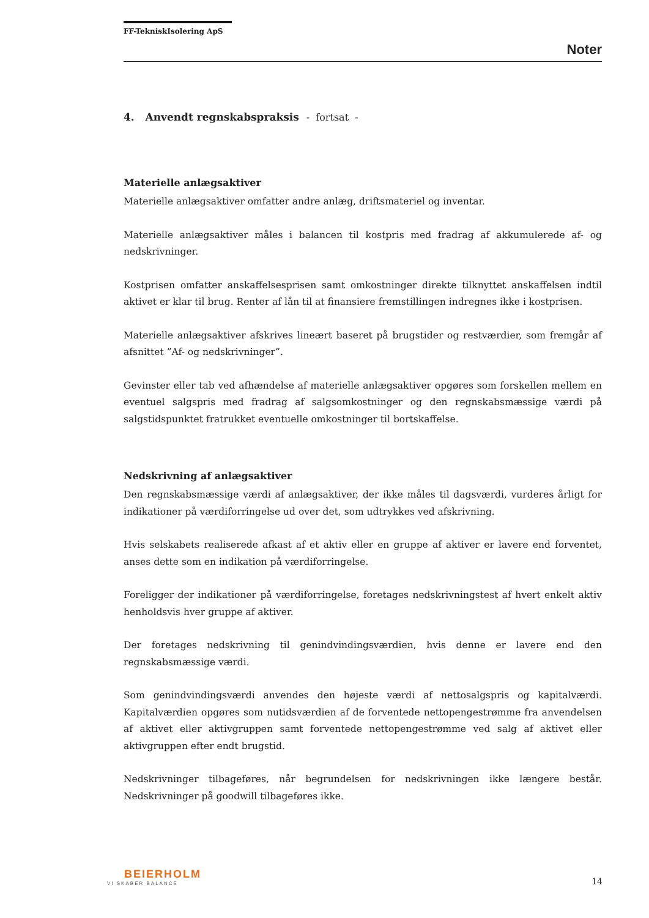FF-TekniskIsolering ApS
Noter
4. Anvendt regnskabspraksis - fortsat -
Materielle anlægsaktiver
Materielle anlægsaktiver omfatter andre anlæg, driftsmateriel og inventar.
Materielle anlægsaktiver måles i balancen til kostpris med fradrag af akkumulerede af- og nedskrivninger.
Kostprisen omfatter anskaffelsesprisen samt omkostninger direkte tilknyttet anskaffelsen indtil aktivet er klar til brug. Renter af lån til at finansiere fremstillingen indregnes ikke i kostprisen.
Materielle anlægsaktiver afskrives lineært baseret på brugstider og restværdier, som fremgår af afsnittet ”Af- og nedskrivninger”.
Gevinster eller tab ved afhændelse af materielle anlægsaktiver opgøres som forskellen mellem en eventuel salgspris med fradrag af salgsomkostninger og den regnskabsmæssige værdi på salgstidspunktet fratrukket eventuelle omkostninger til bortskaffelse.
Nedskrivning af anlægsaktiver
Den regnskabsmæssige værdi af anlægsaktiver, der ikke måles til dagsværdi, vurderes årligt for indikationer på værdiforringelse ud over det, som udtrykkes ved afskrivning.
Hvis selskabets realiserede afkast af et aktiv eller en gruppe af aktiver er lavere end forventet, anses dette som en indikation på værdiforringelse.
Foreligger der indikationer på værdiforringelse, foretages nedskrivningstest af hvert enkelt aktiv henholdsvis hver gruppe af aktiver.
Der foretages nedskrivning til genindvindingsværdien, hvis denne er lavere end den regnskabsmæssige værdi.
Som genindvindingsværdi anvendes den højeste værdi af nettosalgspris og kapitalværdi. Kapitalværdien opgøres som nutidsværdien af de forventede nettopengestrømme fra anvendelsen af aktivet eller aktivgruppen samt forventede nettopengestrømme ved salg af aktivet eller aktivgruppen efter endt brugstid.
Nedskrivninger tilbageføres, når begrundelsen for nedskrivningen ikke længere består. Nedskrivninger på goodwill tilbageføres ikke.
BEIERHOLM
VI SKABER BALANCE
14